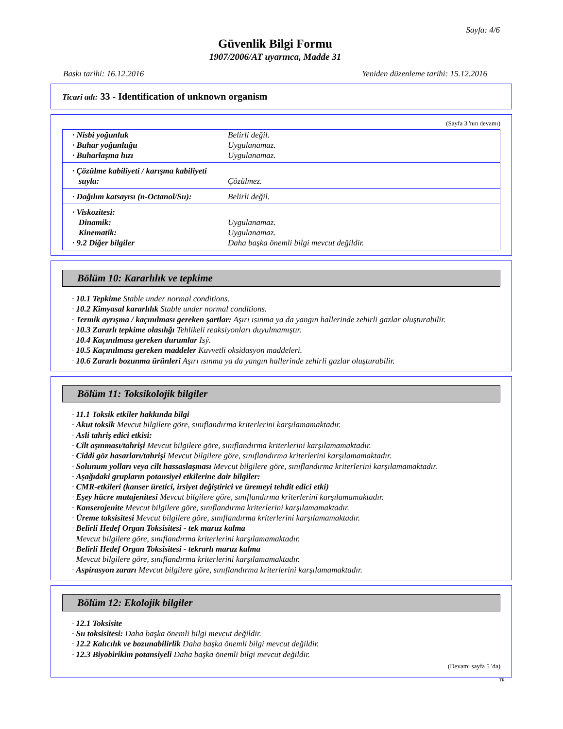Sayfa: 4/6
Güvenlik Bilgi Formu
1907/2006/AT uyarınca, Madde 31
Baskı tarihi: 16.12.2016 Yeniden düzenleme tarihi: 15.12.2016
Ticari adı: 33 - Identification of unknown organism
(Sayfa 3 'nın devamı)
| · Nisbi yoğunluk | Belirli değil. |
| · Buhar yoğunluğu | Uygulanamaz. |
| · Buharlaşma hızı | Uygulanamaz. |
| · Çözülme kabiliyeti / karışma kabiliyeti | |
| suyla: | Çözülmez. |
| · Dağılım katsayısı (n-Octanol/Su): | Belirli değil. |
| · Viskozitesi: | |
| Dinamik: | Uygulanamaz. |
| Kinematik: | Uygulanamaz. |
| · 9.2 Diğer bilgiler | Daha başka önemli bilgi mevcut değildir. |
Bölüm 10: Kararlılık ve tepkime
· 10.1 Tepkime Stable under normal conditions.
· 10.2 Kimyasal kararlılık Stable under normal conditions.
· Termik ayrışma / kaçınılması gereken şartlar: Aşırı ısınma ya da yangın hallerinde zehirli gazlar oluşturabilir.
· 10.3 Zararlı tepkime olasılığı Tehlikeli reaksiyonları duyulmamıştır.
· 10.4 Kaçınılması gereken durumlar Isý.
· 10.5 Kaçınılması gereken maddeler Kuvvetli oksidasyon maddeleri.
· 10.6 Zararlı bozunma ürünleri Aşırı ısınma ya da yangın hallerinde zehirli gazlar oluşturabilir.
Bölüm 11: Toksikolojik bilgiler
· 11.1 Toksik etkiler hakkında bilgi
· Akut toksik Mevcut bilgilere göre, sınıflandırma kriterlerini karşılamamaktadır.
· Asli tahriş edici etkisi:
· Cilt aşınması/tahrişi Mevcut bilgilere göre, sınıflandırma kriterlerini karşılamamaktadır.
· Ciddi göz hasarları/tahrişi Mevcut bilgilere göre, sınıflandırma kriterlerini karşılamamaktadır.
· Solunum yolları veya cilt hassaslaşması Mevcut bilgilere göre, sınıflandırma kriterlerini karşılamamaktadır.
· Aşağıdaki grupların potansiyel etkilerine dair bilgiler:
· CMR-etkileri (kanser üretici, irsiyet değiştirici ve üremeyi tehdit edici etki)
· Eşey hücre mutajenitesi Mevcut bilgilere göre, sınıflandırma kriterlerini karşılamamaktadır.
· Kanserojenite Mevcut bilgilere göre, sınıflandırma kriterlerini karşılamamaktadır.
· Üreme toksisitesi Mevcut bilgilere göre, sınıflandırma kriterlerini karşılamamaktadır.
· Belirli Hedef Organ Toksisitesi - tek maruz kalma
Mevcut bilgilere göre, sınıflandırma kriterlerini karşılamamaktadır.
· Belirli Hedef Organ Toksisitesi - tekrarlı maruz kalma
Mevcut bilgilere göre, sınıflandırma kriterlerini karşılamamaktadır.
· Aspirasyon zararı Mevcut bilgilere göre, sınıflandırma kriterlerini karşılamamaktadır.
Bölüm 12: Ekolojik bilgiler
· 12.1 Toksisite
· Su toksisitesi: Daha başka önemli bilgi mevcut değildir.
· 12.2 Kalıcılık ve bozunabilirlik Daha başka önemli bilgi mevcut değildir.
· 12.3 Biyobirikim potansiyeli Daha başka önemli bilgi mevcut değildir.
(Devamı sayfa 5 'da)
TR